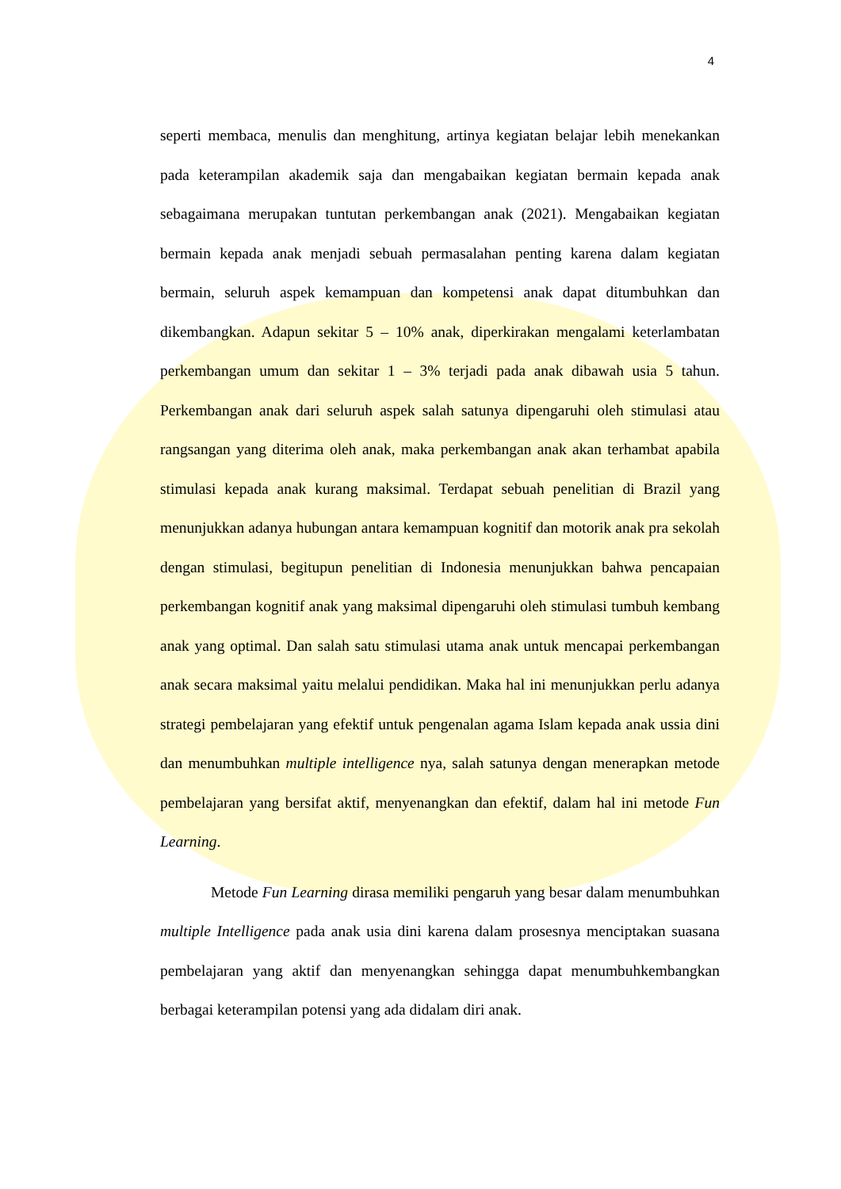4
seperti membaca, menulis dan menghitung, artinya kegiatan belajar lebih menekankan pada keterampilan akademik saja dan mengabaikan kegiatan bermain kepada anak sebagaimana merupakan tuntutan perkembangan anak (2021). Mengabaikan kegiatan bermain kepada anak menjadi sebuah permasalahan penting karena dalam kegiatan bermain, seluruh aspek kemampuan dan kompetensi anak dapat ditumbuhkan dan dikembangkan. Adapun sekitar 5 – 10% anak, diperkirakan mengalami keterlambatan perkembangan umum dan sekitar 1 – 3% terjadi pada anak dibawah usia 5 tahun. Perkembangan anak dari seluruh aspek salah satunya dipengaruhi oleh stimulasi atau rangsangan yang diterima oleh anak, maka perkembangan anak akan terhambat apabila stimulasi kepada anak kurang maksimal. Terdapat sebuah penelitian di Brazil yang menunjukkan adanya hubungan antara kemampuan kognitif dan motorik anak pra sekolah dengan stimulasi, begitupun penelitian di Indonesia menunjukkan bahwa pencapaian perkembangan kognitif anak yang maksimal dipengaruhi oleh stimulasi tumbuh kembang anak yang optimal. Dan salah satu stimulasi utama anak untuk mencapai perkembangan anak secara maksimal yaitu melalui pendidikan. Maka hal ini menunjukkan perlu adanya strategi pembelajaran yang efektif untuk pengenalan agama Islam kepada anak ussia dini dan menumbuhkan multiple intelligence nya, salah satunya dengan menerapkan metode pembelajaran yang bersifat aktif, menyenangkan dan efektif, dalam hal ini metode Fun Learning.
Metode Fun Learning dirasa memiliki pengaruh yang besar dalam menumbuhkan multiple Intelligence pada anak usia dini karena dalam prosesnya menciptakan suasana pembelajaran yang aktif dan menyenangkan sehingga dapat menumbuhkembangkan berbagai keterampilan potensi yang ada didalam diri anak.